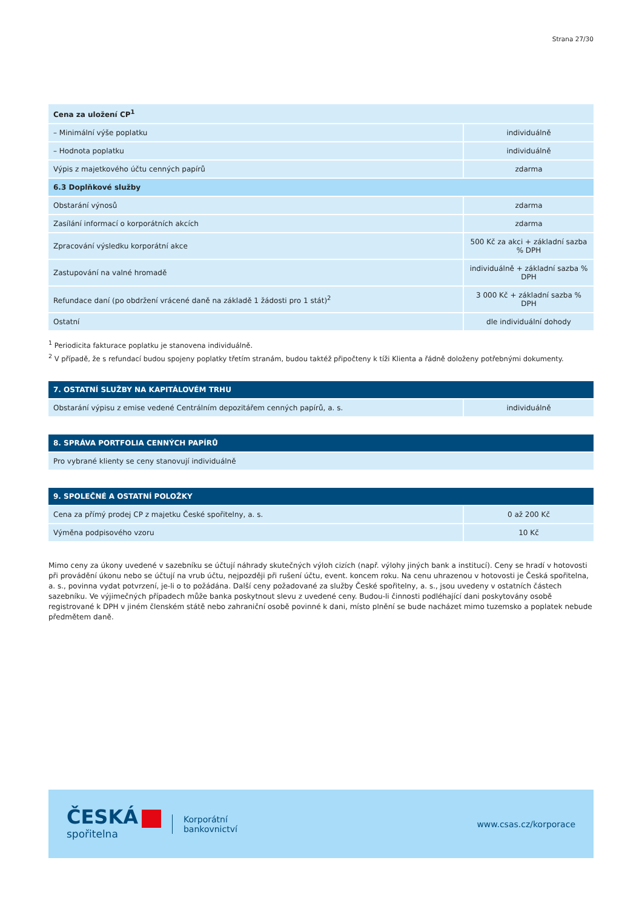Strana 27/30
| Cena za uložení CP<sup>1</sup> | |
| – Minimální výše poplatku | individuálně |
| – Hodnota poplatku | individuálně |
| Výpis z majetkového účtu cenných papírů | zdarma |
| 6.3 Doplňkové služby | |
| Obstarání výnosů | zdarma |
| Zasílání informací o korporátních akcích | zdarma |
| Zpracování výsledku korporátní akce | 500 Kč za akci + základní sazba % DPH |
| Zastupování na valné hromadě | individuálně + základní sazba % DPH |
| Refundace daní (po obdržení vrácené daně na základě 1 žádosti pro 1 stát)<sup>2</sup> | 3 000 Kč + základní sazba % DPH |
| Ostatní | dle individuální dohody |
<sup>1</sup> Periodicita fakturace poplatku je stanovena individuálně.
<sup>2</sup> V případě, že s refundací budou spojeny poplatky třetím stranám, budou taktéž připočteny k tíži Klienta a řádně doloženy potřebnými dokumenty.
| 7. OSTATNÍ SLUŽBY NA KAPITÁLOVÉM TRHU | |
| Obstarání výpisu z emise vedené Centrálním depozitářem cenných papírů, a. s. | individuálně |
| 8. SPRÁVA PORTFOLIA CENNÝCH PAPÍRŮ |
| Pro vybrané klienty se ceny stanovují individuálně |
| 9. SPOLEČNÉ A OSTATNÍ POLOŽKY | |
| Cena za přímý prodej CP z majetku České spořitelny, a. s. | 0 až 200 Kč |
| Výměna podpisového vzoru | 10 Kč |
Mimo ceny za úkony uvedené v sazebníku se účtují náhrady skutečných výloh cizích (např. výlohy jiných bank a institucí). Ceny se hradí v hotovosti při provádění úkonu nebo se účtují na vrub účtu, nejpozději při rušení účtu, event. koncem roku. Na cenu uhrazenou v hotovosti je Česká spořitelna, a. s., povinna vydat potvrzení, je-li o to požádána. Další ceny požadované za služby České spořitelny, a. s., jsou uvedeny v ostatních částech sazebníku. Ve výjimečných případech může banka poskytnout slevu z uvedené ceny. Budou-li činnosti podléhající dani poskytovány osobě registrované k DPH v jiném členském státě nebo zahraniční osobě povinné k dani, místo plnění se bude nacházet mimo tuzemsko a poplatek nebude předmětem daně.
ČESKÁ
spořitelna
Korporátní
bankovnictví
www.csas.cz/korporace